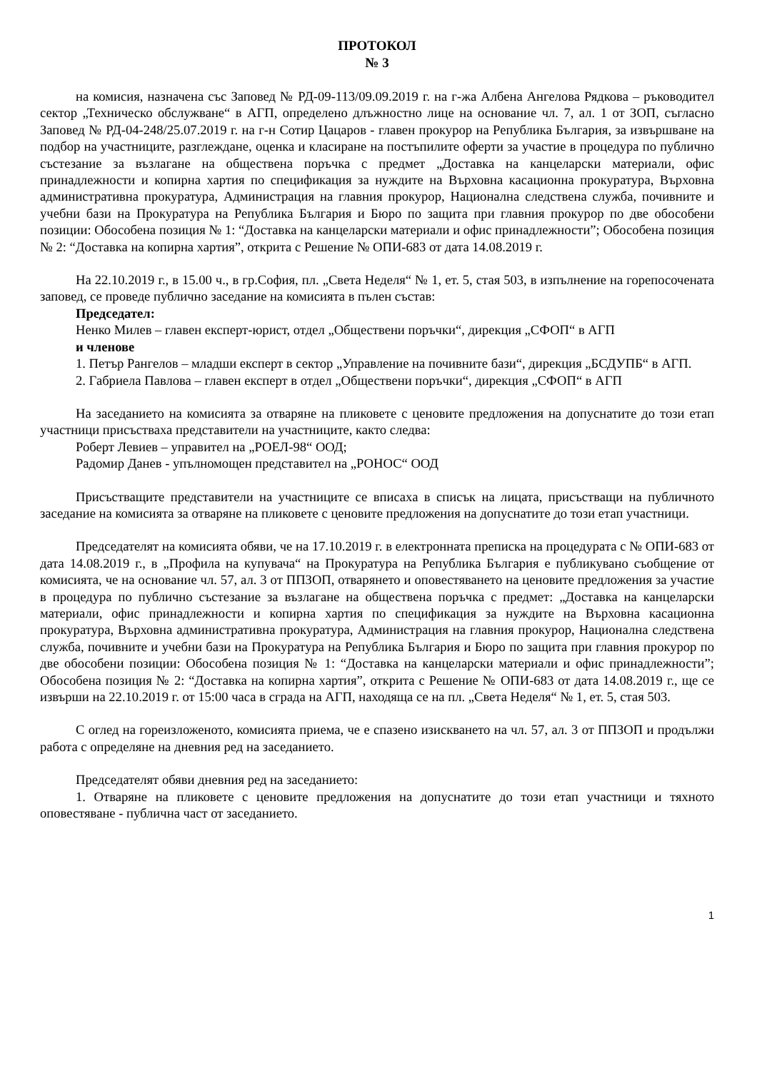ПРОТОКОЛ
№ 3
на комисия, назначена със Заповед № РД-09-113/09.09.2019 г. на г-жа Албена Ангелова Рядкова – ръководител сектор „Техническо обслужване“ в АГП, определено длъжностно лице на основание чл. 7, ал. 1 от ЗОП, съгласно Заповед № РД-04-248/25.07.2019 г. на г-н Сотир Цацаров - главен прокурор на Република България, за извършване на подбор на участниците, разглеждане, оценка и класиране на постъпилите оферти за участие в процедура по публично състезание за възлагане на обществена поръчка с предмет „Доставка на канцеларски материали, офис принадлежности и копирна хартия по спецификация за нуждите на Върховна касационна прокуратура, Върховна административна прокуратура, Администрация на главния прокурор, Национална следствена служба, почивните и учебни бази на Прокуратура на Република България и Бюро по защита при главния прокурор по две обособени позиции: Обособена позиция № 1: “Доставка на канцеларски материали и офис принадлежности”; Обособена позиция № 2: “Доставка на копирна хартия”, открита с Решение № ОПИ-683 от дата 14.08.2019 г.
На 22.10.2019 г., в 15.00 ч., в гр.София, пл. „Света Неделя“ № 1, ет. 5, стая 503, в изпълнение на горепосочената заповед, се проведе публично заседание на комисията в пълен състав:
Председател:
Ненко Милев – главен експерт-юрист, отдел „Обществени поръчки“, дирекция „СФОП“ в АГП
и членове
1. Петър Рангелов – младши експерт в сектор „Управление на почивните бази“, дирекция „БСДУПБ“ в АГП.
2. Габриела Павлова – главен експерт в отдел „Обществени поръчки“, дирекция „СФОП“ в АГП
На заседанието на комисията за отваряне на пликовете с ценовите предложения на допуснатите до този етап участници присъстваха представители на участниците, както следва:
Роберт Левиев – управител на „РОЕЛ-98“ ООД;
Радомир Данев - упълномощен представител на „РОНОС“ ООД
Присъстващите представители на участниците се вписаха в списък на лицата, присъстващи на публичното заседание на комисията за отваряне на пликовете с ценовите предложения на допуснатите до този етап участници.
Председателят на комисията обяви, че на 17.10.2019 г. в електронната преписка на процедурата с № ОПИ-683 от дата 14.08.2019 г., в „Профила на купувача“ на Прокуратура на Република България е публикувано съобщение от комисията, че на основание чл. 57, ал. 3 от ППЗОП, отварянето и оповестяването на ценовите предложения за участие в процедура по публично състезание за възлагане на обществена поръчка с предмет: „Доставка на канцеларски материали, офис принадлежности и копирна хартия по спецификация за нуждите на Върховна касационна прокуратура, Върховна административна прокуратура, Администрация на главния прокурор, Национална следствена служба, почивните и учебни бази на Прокуратура на Република България и Бюро по защита при главния прокурор по две обособени позиции: Обособена позиция № 1: “Доставка на канцеларски материали и офис принадлежности”; Обособена позиция № 2: “Доставка на копирна хартия”, открита с Решение № ОПИ-683 от дата 14.08.2019 г., ще се извърши на 22.10.2019 г. от 15:00 часа в сграда на АГП, находяща се на пл. „Света Неделя“ № 1, ет. 5, стая 503.
С оглед на гореизложеното, комисията приема, че е спазено изискването на чл. 57, ал. 3 от ППЗОП и продължи работа с определяне на дневния ред на заседанието.
Председателят обяви дневния ред на заседанието:
1. Отваряне на пликовете с ценовите предложения на допуснатите до този етап участници и тяхното оповестяване - публична част от заседанието.
1